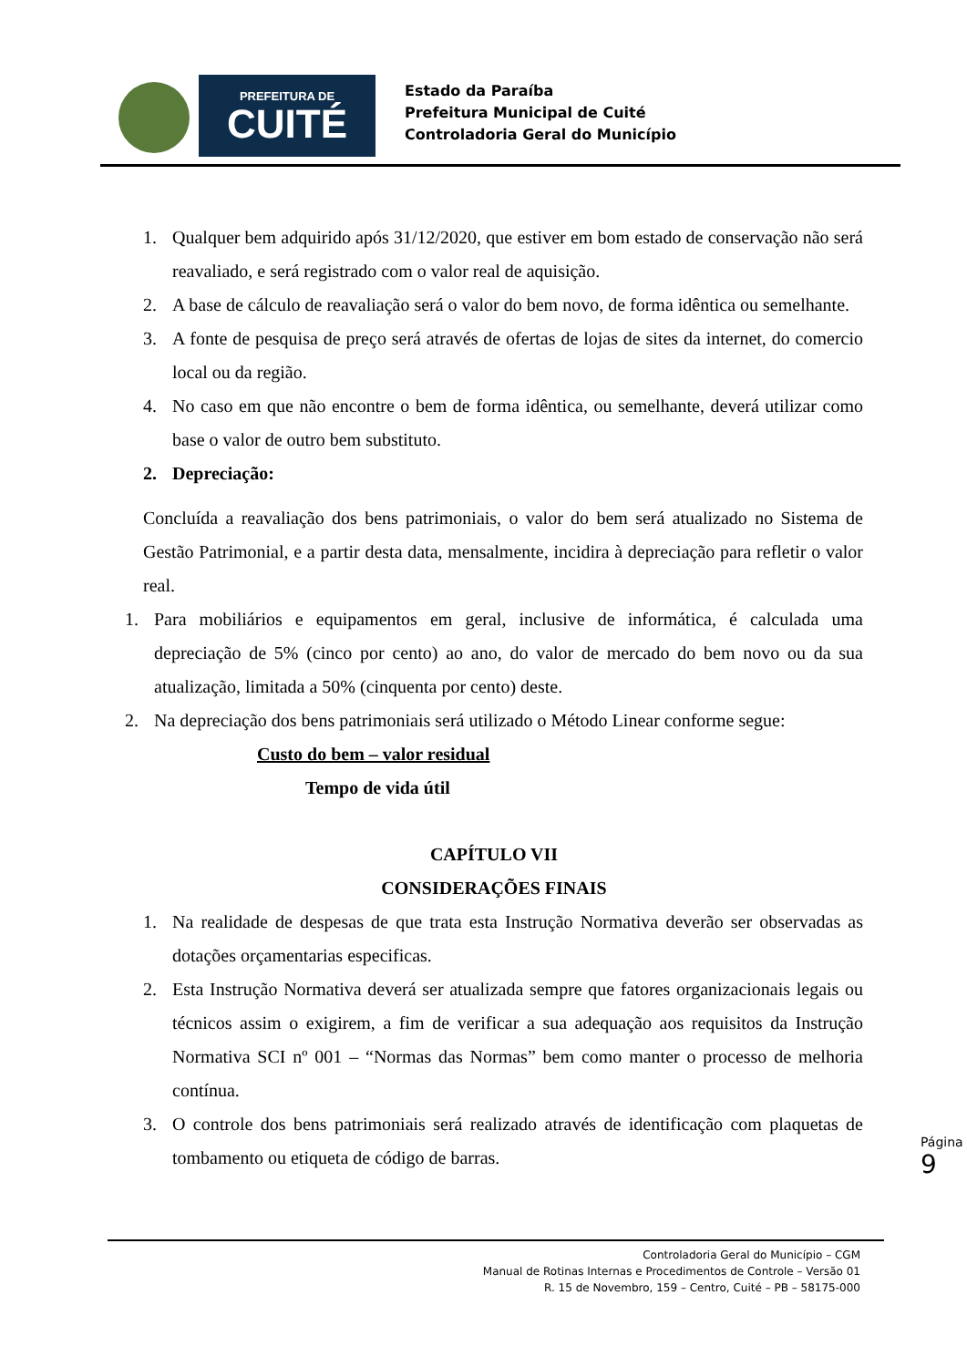PREFEITURA DE
CUITÉ
Estado da Paraíba
Prefeitura Municipal de Cuité
Controladoria Geral do Município
1. Qualquer bem adquirido após 31/12/2020, que estiver em bom estado de conservação não será reavaliado, e será registrado com o valor real de aquisição.
2. A base de cálculo de reavaliação será o valor do bem novo, de forma idêntica ou semelhante.
3. A fonte de pesquisa de preço será através de ofertas de lojas de sites da internet, do comercio local ou da região.
4. No caso em que não encontre o bem de forma idêntica, ou semelhante, deverá utilizar como base o valor de outro bem substituto.
2. Depreciação:
Concluída a reavaliação dos bens patrimoniais, o valor do bem será atualizado no Sistema de Gestão Patrimonial, e a partir desta data, mensalmente, incidira à depreciação para refletir o valor real.
1. Para mobiliários e equipamentos em geral, inclusive de informática, é calculada uma depreciação de 5% (cinco por cento) ao ano, do valor de mercado do bem novo ou da sua atualização, limitada a 50% (cinquenta por cento) deste.
2. Na depreciação dos bens patrimoniais será utilizado o Método Linear conforme segue:
Custo do bem – valor residual
Tempo de vida útil
CAPÍTULO VII
CONSIDERAÇÕES FINAIS
1. Na realidade de despesas de que trata esta Instrução Normativa deverão ser observadas as dotações orçamentarias especificas.
2. Esta Instrução Normativa deverá ser atualizada sempre que fatores organizacionais legais ou técnicos assim o exigirem, a fim de verificar a sua adequação aos requisitos da Instrução Normativa SCI nº 001 – “Normas das Normas” bem como manter o processo de melhoria contínua.
3. O controle dos bens patrimoniais será realizado através de identificação com plaquetas de tombamento ou etiqueta de código de barras.
Página 9
Controladoria Geral do Município – CGM
Manual de Rotinas Internas e Procedimentos de Controle – Versão 01
R. 15 de Novembro, 159 – Centro, Cuité – PB – 58175-000